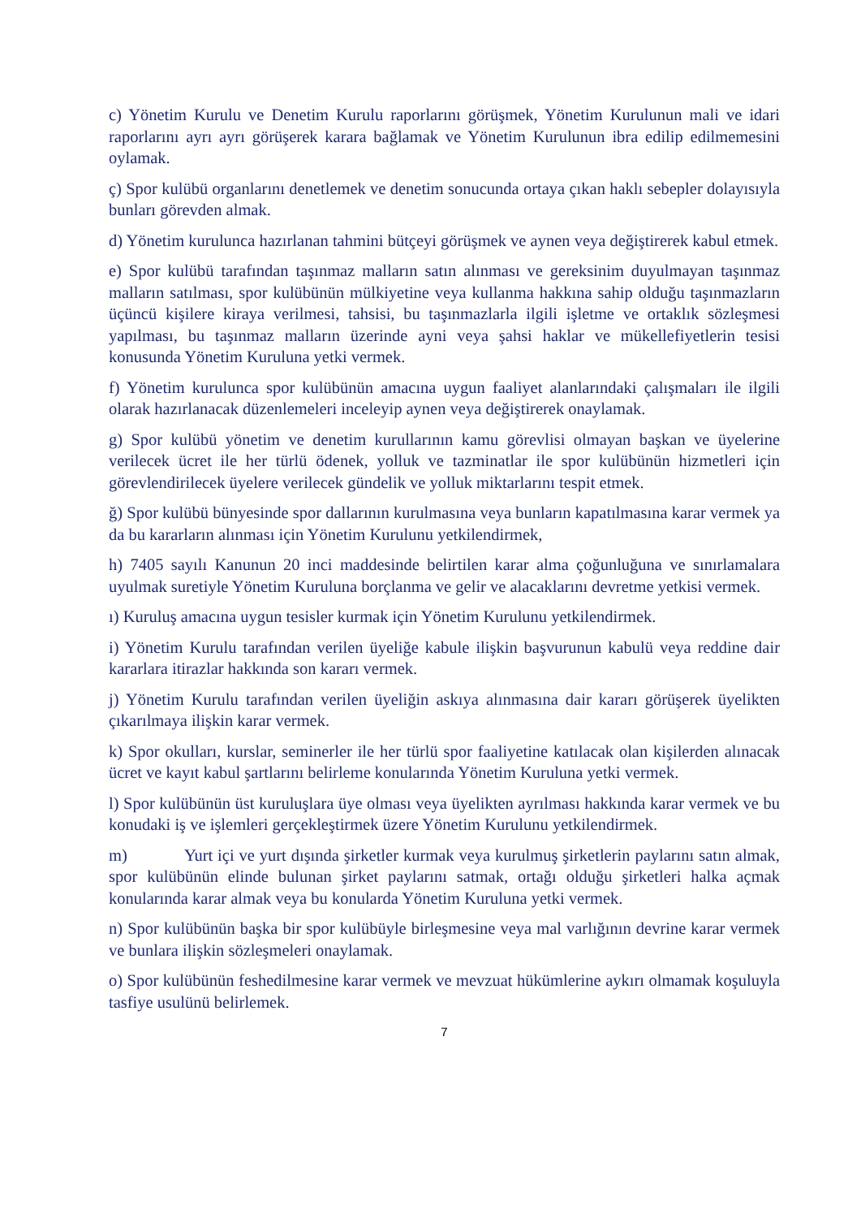c) Yönetim Kurulu ve Denetim Kurulu raporlarını görüşmek, Yönetim Kurulunun mali ve idari raporlarını ayrı ayrı görüşerek karara bağlamak ve Yönetim Kurulunun ibra edilip edilmemesini oylamak.
ç) Spor kulübü organlarını denetlemek ve denetim sonucunda ortaya çıkan haklı sebepler dolayısıyla bunları görevden almak.
d) Yönetim kurulunca hazırlanan tahmini bütçeyi görüşmek ve aynen veya değiştirerek kabul etmek.
e) Spor kulübü tarafından taşınmaz malların satın alınması ve gereksinim duyulmayan taşınmaz malların satılması, spor kulübünün mülkiyetine veya kullanma hakkına sahip olduğu taşınmazların üçüncü kişilere kiraya verilmesi, tahsisi, bu taşınmazlarla ilgili işletme ve ortaklık sözleşmesi yapılması, bu taşınmaz malların üzerinde ayni veya şahsi haklar ve mükellefiyetlerin tesisi konusunda Yönetim Kuruluna yetki vermek.
f) Yönetim kurulunca spor kulübünün amacına uygun faaliyet alanlarındaki çalışmaları ile ilgili olarak hazırlanacak düzenlemeleri inceleyip aynen veya değiştirerek onaylamak.
g) Spor kulübü yönetim ve denetim kurullarının kamu görevlisi olmayan başkan ve üyelerine verilecek ücret ile her türlü ödenek, yolluk ve tazminatlar ile spor kulübünün hizmetleri için görevlendirilecek üyelere verilecek gündelik ve yolluk miktarlarını tespit etmek.
ğ) Spor kulübü bünyesinde spor dallarının kurulmasına veya bunların kapatılmasına karar vermek ya da bu kararların alınması için Yönetim Kurulunu yetkilendirmek,
h) 7405 sayılı Kanunun 20 inci maddesinde belirtilen karar alma çoğunluğuna ve sınırlamalara uyulmak suretiyle Yönetim Kuruluna borçlanma ve gelir ve alacaklarını devretme yetkisi vermek.
ı) Kuruluş amacına uygun tesisler kurmak için Yönetim Kurulunu yetkilendirmek.
i) Yönetim Kurulu tarafından verilen üyeliğe kabule ilişkin başvurunun kabulü veya reddine dair kararlara itirazlar hakkında son kararı vermek.
j) Yönetim Kurulu tarafından verilen üyeliğin askıya alınmasına dair kararı görüşerek üyelikten çıkarılmaya ilişkin karar vermek.
k) Spor okulları, kurslar, seminerler ile her türlü spor faaliyetine katılacak olan kişilerden alınacak ücret ve kayıt kabul şartlarını belirleme konularında Yönetim Kuruluna yetki vermek.
l) Spor kulübünün üst kuruluşlara üye olması veya üyelikten ayrılması hakkında karar vermek ve bu konudaki iş ve işlemleri gerçekleştirmek üzere Yönetim Kurulunu yetkilendirmek.
m) Yurt içi ve yurt dışında şirketler kurmak veya kurulmuş şirketlerin paylarını satın almak, spor kulübünün elinde bulunan şirket paylarını satmak, ortağı olduğu şirketleri halka açmak konularında karar almak veya bu konularda Yönetim Kuruluna yetki vermek.
n) Spor kulübünün başka bir spor kulübüyle birleşmesine veya mal varlığının devrine karar vermek ve bunlara ilişkin sözleşmeleri onaylamak.
o) Spor kulübünün feshedilmesine karar vermek ve mevzuat hükümlerine aykırı olmamak koşuluyla tasfiye usulünü belirlemek.
7